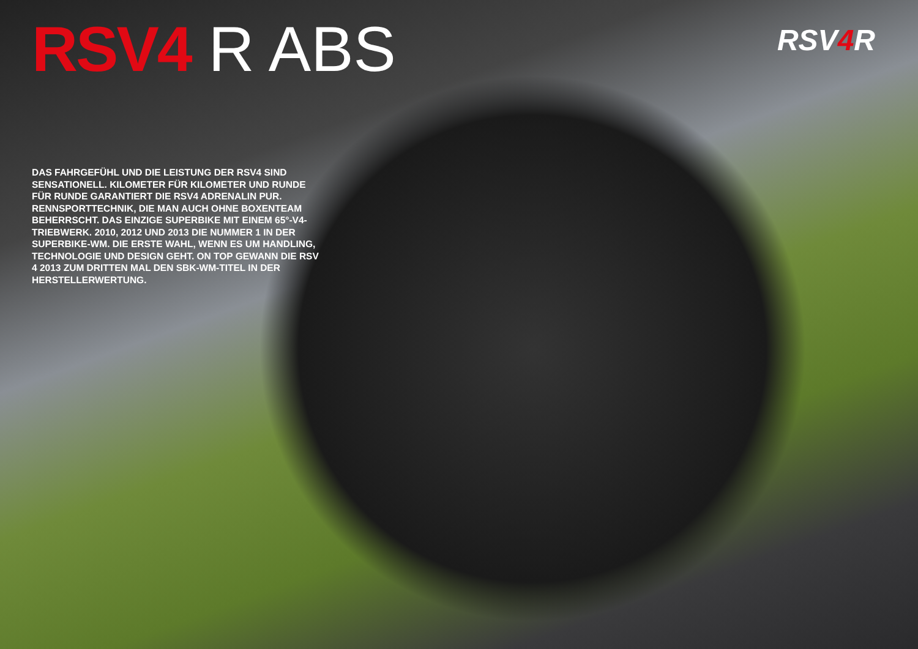RSV4 R ABS
RSV4 R
DAS FAHRGEFÜHL UND DIE LEISTUNG DER RSV4 SIND SENSATIONELL. KILOMETER FÜR KILOMETER UND RUNDE FÜR RUNDE GARANTIERT DIE RSV4 ADRENALIN PUR. RENNSPORTTECHNIK, DIE MAN AUCH OHNE BOXENTEAM BEHERRSCHT. DAS EINZIGE SUPERBIKE MIT EINEM 65°-V4-TRIEBWERK. 2010, 2012 UND 2013 DIE NUMMER 1 IN DER SUPERBIKE-WM. DIE ERSTE WAHL, WENN ES UM HANDLING, TECHNOLOGIE UND DESIGN GEHT. ON TOP GEWANN DIE RSV 4 2013 ZUM DRITTEN MAL DEN SBK-WM-TITEL IN DER HERSTELLERWERTUNG.